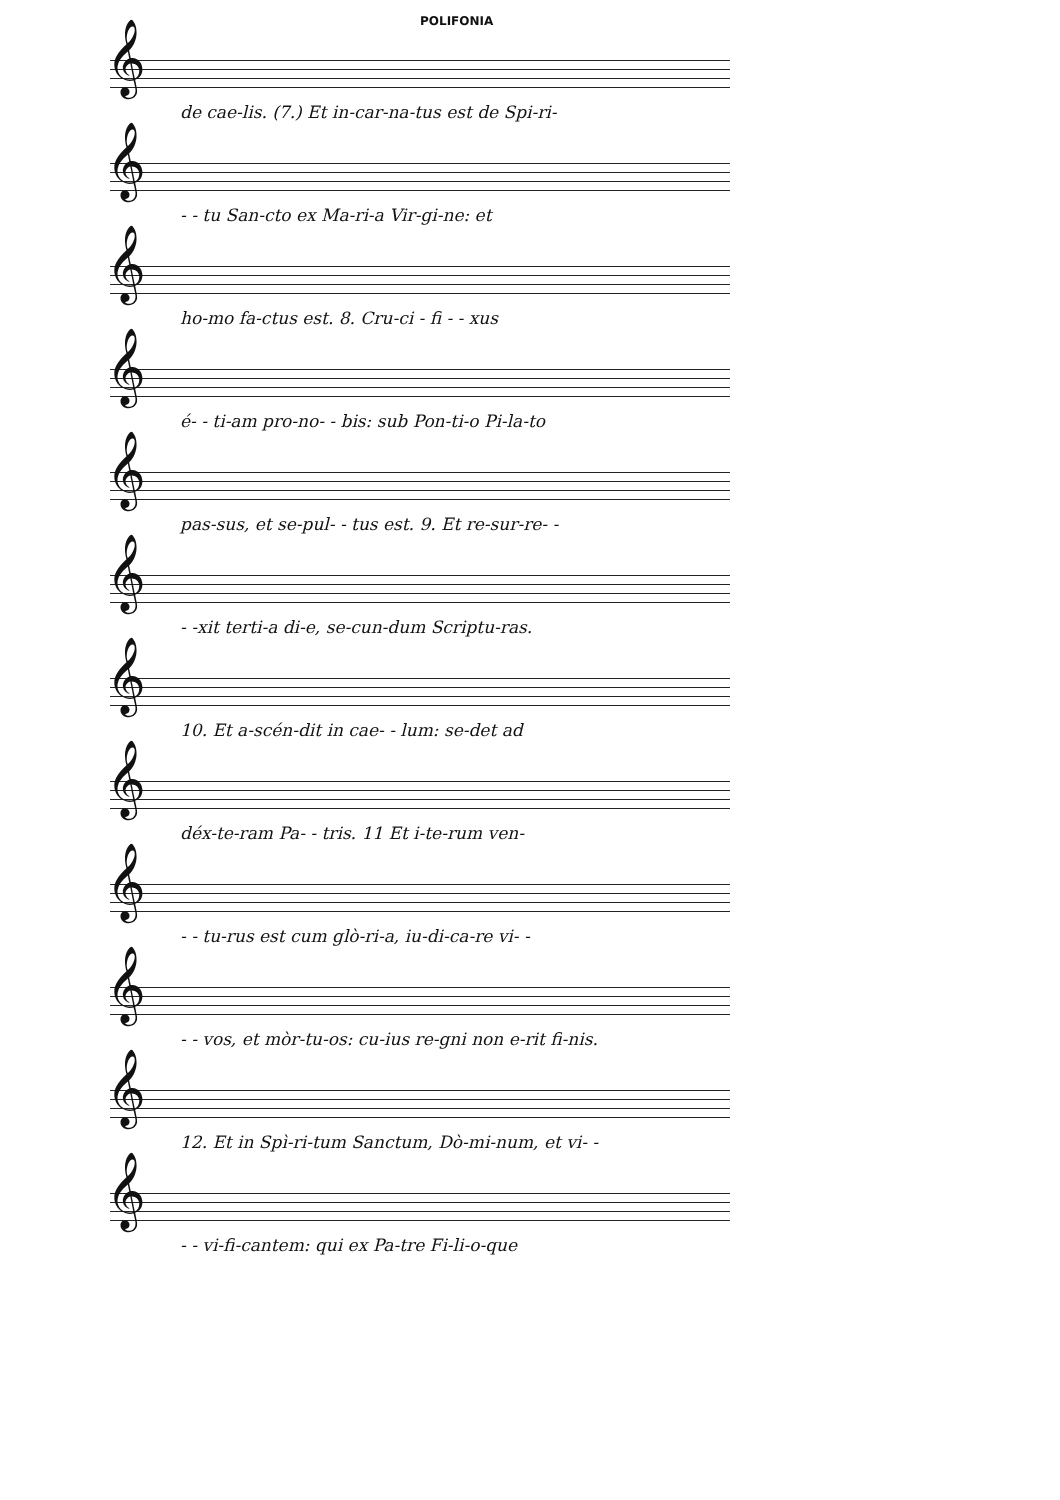POLIFONIA
𝄞
de cae-lis. (7.) Et in-car-na-tus est de Spi-ri-
𝄞
- - tu San-cto ex Ma-ri-a Vir-gi-ne: et
𝄞
ho-mo fa-ctus est. 8. Cru-ci - fi - - xus
𝄞
é- - ti-am pro-no- - bis: sub Pon-ti-o Pi-la-to
𝄞
pas-sus, et se-pul- - tus est. 9. Et re-sur-re- -
𝄞
- -xit terti-a di-e, se-cun-dum Scriptu-ras.
𝄞
10. Et a-scén-dit in cae- - lum: se-det ad
𝄞
déx-te-ram Pa- - tris. 11 Et i-te-rum ven-
𝄞
- - tu-rus est cum glò-ri-a, iu-di-ca-re vi- -
𝄞
- - vos, et mòr-tu-os: cu-ius re-gni non e-rit fi-nis.
𝄞
12. Et in Spì-ri-tum Sanctum, Dò-mi-num, et vi- -
𝄞
- - vi-fi-cantem: qui ex Pa-tre Fi-li-o-que